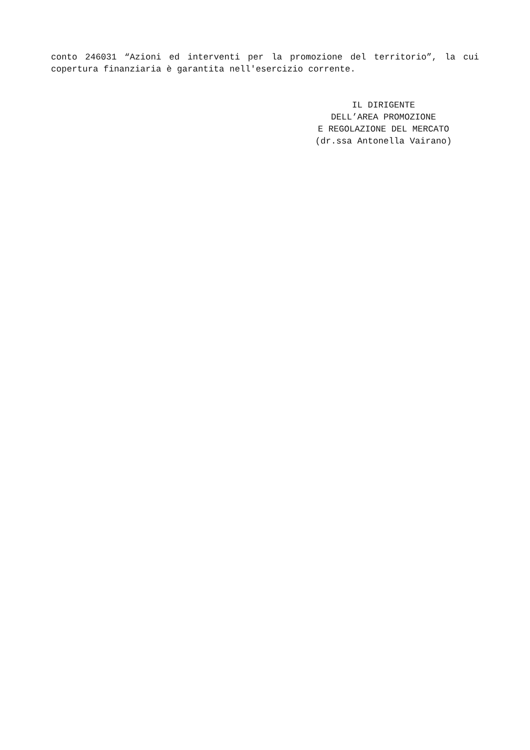conto 246031 “Azioni ed interventi per la promozione del territorio”, la cui copertura finanziaria è garantita nell'esercizio corrente.
IL DIRIGENTE
DELL’AREA PROMOZIONE
E REGOLAZIONE DEL MERCATO
(dr.ssa Antonella Vairano)